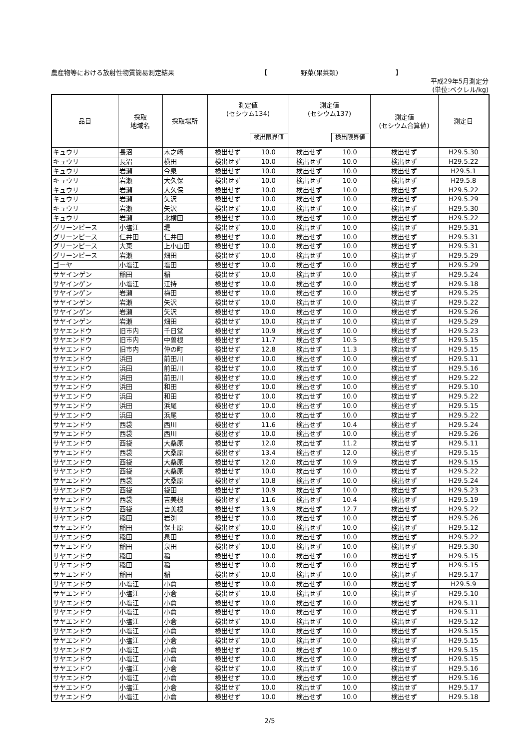農産物等における放射性物質簡易測定結果 【 野菜(果菜類) 】
平成29年5月測定分
(単位:ベクレル/kg)
| 品目 | 採取 地域名 | 採取場所 | 測定値 (セシウム134) 検出限界値 | | 測定値 (セシウム137) 検出限界値 | | 測定値 (セシウム合算値) | 測定日 |
| --- | --- | --- | --- | --- | --- | --- | --- | --- |
| キュウリ | 長沼 | 木之崎 | 検出せず | 10.0 | 検出せず | 10.0 | 検出せず | H29.5.30 |
| キュウリ | 長沼 | 横田 | 検出せず | 10.0 | 検出せず | 10.0 | 検出せず | H29.5.22 |
| キュウリ | 岩瀬 | 今泉 | 検出せず | 10.0 | 検出せず | 10.0 | 検出せず | H29.5.1 |
| キュウリ | 岩瀬 | 大久保 | 検出せず | 10.0 | 検出せず | 10.0 | 検出せず | H29.5.8 |
| キュウリ | 岩瀬 | 大久保 | 検出せず | 10.0 | 検出せず | 10.0 | 検出せず | H29.5.22 |
| キュウリ | 岩瀬 | 矢沢 | 検出せず | 10.0 | 検出せず | 10.0 | 検出せず | H29.5.29 |
| キュウリ | 岩瀬 | 矢沢 | 検出せず | 10.0 | 検出せず | 10.0 | 検出せず | H29.5.30 |
| キュウリ | 岩瀬 | 北横田 | 検出せず | 10.0 | 検出せず | 10.0 | 検出せず | H29.5.22 |
| グリーンピース | 小塩江 | 堤 | 検出せず | 10.0 | 検出せず | 10.0 | 検出せず | H29.5.31 |
| グリーンピース | 仁井田 | 仁井田 | 検出せず | 10.0 | 検出せず | 10.0 | 検出せず | H29.5.31 |
| グリーンピース | 大東 | 上小山田 | 検出せず | 10.0 | 検出せず | 10.0 | 検出せず | H29.5.31 |
| グリーンピース | 岩瀬 | 畑田 | 検出せず | 10.0 | 検出せず | 10.0 | 検出せず | H29.5.29 |
| ゴーヤ | 小塩江 | 塩田 | 検出せず | 10.0 | 検出せず | 10.0 | 検出せず | H29.5.29 |
| サヤインゲン | 稲田 | 稲 | 検出せず | 10.0 | 検出せず | 10.0 | 検出せず | H29.5.24 |
| サヤインゲン | 小塩江 | 江持 | 検出せず | 10.0 | 検出せず | 10.0 | 検出せず | H29.5.18 |
| サヤインゲン | 岩瀬 | 梅田 | 検出せず | 10.0 | 検出せず | 10.0 | 検出せず | H29.5.25 |
| サヤインゲン | 岩瀬 | 矢沢 | 検出せず | 10.0 | 検出せず | 10.0 | 検出せず | H29.5.22 |
| サヤインゲン | 岩瀬 | 矢沢 | 検出せず | 10.0 | 検出せず | 10.0 | 検出せず | H29.5.26 |
| サヤインゲン | 岩瀬 | 畑田 | 検出せず | 10.0 | 検出せず | 10.0 | 検出せず | H29.5.29 |
| サヤエンドウ | 旧市内 | 千日堂 | 検出せず | 10.9 | 検出せず | 10.0 | 検出せず | H29.5.23 |
| サヤエンドウ | 旧市内 | 中曽根 | 検出せず | 11.7 | 検出せず | 10.5 | 検出せず | H29.5.15 |
| サヤエンドウ | 旧市内 | 仲の町 | 検出せず | 12.8 | 検出せず | 11.3 | 検出せず | H29.5.15 |
| サヤエンドウ | 浜田 | 前田川 | 検出せず | 10.0 | 検出せず | 10.0 | 検出せず | H29.5.11 |
| サヤエンドウ | 浜田 | 前田川 | 検出せず | 10.0 | 検出せず | 10.0 | 検出せず | H29.5.16 |
| サヤエンドウ | 浜田 | 前田川 | 検出せず | 10.0 | 検出せず | 10.0 | 検出せず | H29.5.22 |
| サヤエンドウ | 浜田 | 和田 | 検出せず | 10.0 | 検出せず | 10.0 | 検出せず | H29.5.10 |
| サヤエンドウ | 浜田 | 和田 | 検出せず | 10.0 | 検出せず | 10.0 | 検出せず | H29.5.22 |
| サヤエンドウ | 浜田 | 浜尾 | 検出せず | 10.0 | 検出せず | 10.0 | 検出せず | H29.5.15 |
| サヤエンドウ | 浜田 | 浜尾 | 検出せず | 10.0 | 検出せず | 10.0 | 検出せず | H29.5.22 |
| サヤエンドウ | 西袋 | 西川 | 検出せず | 11.6 | 検出せず | 10.4 | 検出せず | H29.5.24 |
| サヤエンドウ | 西袋 | 西川 | 検出せず | 10.0 | 検出せず | 10.0 | 検出せず | H29.5.26 |
| サヤエンドウ | 西袋 | 大桑原 | 検出せず | 12.0 | 検出せず | 11.2 | 検出せず | H29.5.11 |
| サヤエンドウ | 西袋 | 大桑原 | 検出せず | 13.4 | 検出せず | 12.0 | 検出せず | H29.5.15 |
| サヤエンドウ | 西袋 | 大桑原 | 検出せず | 12.0 | 検出せず | 10.9 | 検出せず | H29.5.15 |
| サヤエンドウ | 西袋 | 大桑原 | 検出せず | 10.0 | 検出せず | 10.0 | 検出せず | H29.5.22 |
| サヤエンドウ | 西袋 | 大桑原 | 検出せず | 10.8 | 検出せず | 10.0 | 検出せず | H29.5.24 |
| サヤエンドウ | 西袋 | 袋田 | 検出せず | 10.9 | 検出せず | 10.0 | 検出せず | H29.5.23 |
| サヤエンドウ | 西袋 | 吉美根 | 検出せず | 11.6 | 検出せず | 10.4 | 検出せず | H29.5.19 |
| サヤエンドウ | 西袋 | 吉美根 | 検出せず | 13.9 | 検出せず | 12.7 | 検出せず | H29.5.22 |
| サヤエンドウ | 稲田 | 岩渕 | 検出せず | 10.0 | 検出せず | 10.0 | 検出せず | H29.5.26 |
| サヤエンドウ | 稲田 | 保土原 | 検出せず | 10.0 | 検出せず | 10.0 | 検出せず | H29.5.12 |
| サヤエンドウ | 稲田 | 泉田 | 検出せず | 10.0 | 検出せず | 10.0 | 検出せず | H29.5.22 |
| サヤエンドウ | 稲田 | 泉田 | 検出せず | 10.0 | 検出せず | 10.0 | 検出せず | H29.5.30 |
| サヤエンドウ | 稲田 | 稲 | 検出せず | 10.0 | 検出せず | 10.0 | 検出せず | H29.5.15 |
| サヤエンドウ | 稲田 | 稲 | 検出せず | 10.0 | 検出せず | 10.0 | 検出せず | H29.5.15 |
| サヤエンドウ | 稲田 | 稲 | 検出せず | 10.0 | 検出せず | 10.0 | 検出せず | H29.5.17 |
| サヤエンドウ | 小塩江 | 小倉 | 検出せず | 10.0 | 検出せず | 10.0 | 検出せず | H29.5.9 |
| サヤエンドウ | 小塩江 | 小倉 | 検出せず | 10.0 | 検出せず | 10.0 | 検出せず | H29.5.10 |
| サヤエンドウ | 小塩江 | 小倉 | 検出せず | 10.0 | 検出せず | 10.0 | 検出せず | H29.5.11 |
| サヤエンドウ | 小塩江 | 小倉 | 検出せず | 10.0 | 検出せず | 10.0 | 検出せず | H29.5.11 |
| サヤエンドウ | 小塩江 | 小倉 | 検出せず | 10.0 | 検出せず | 10.0 | 検出せず | H29.5.12 |
| サヤエンドウ | 小塩江 | 小倉 | 検出せず | 10.0 | 検出せず | 10.0 | 検出せず | H29.5.15 |
| サヤエンドウ | 小塩江 | 小倉 | 検出せず | 10.0 | 検出せず | 10.0 | 検出せず | H29.5.15 |
| サヤエンドウ | 小塩江 | 小倉 | 検出せず | 10.0 | 検出せず | 10.0 | 検出せず | H29.5.15 |
| サヤエンドウ | 小塩江 | 小倉 | 検出せず | 10.0 | 検出せず | 10.0 | 検出せず | H29.5.15 |
| サヤエンドウ | 小塩江 | 小倉 | 検出せず | 10.0 | 検出せず | 10.0 | 検出せず | H29.5.16 |
| サヤエンドウ | 小塩江 | 小倉 | 検出せず | 10.0 | 検出せず | 10.0 | 検出せず | H29.5.16 |
| サヤエンドウ | 小塩江 | 小倉 | 検出せず | 10.0 | 検出せず | 10.0 | 検出せず | H29.5.17 |
| サヤエンドウ | 小塩江 | 小倉 | 検出せず | 10.0 | 検出せず | 10.0 | 検出せず | H29.5.18 |
2/5